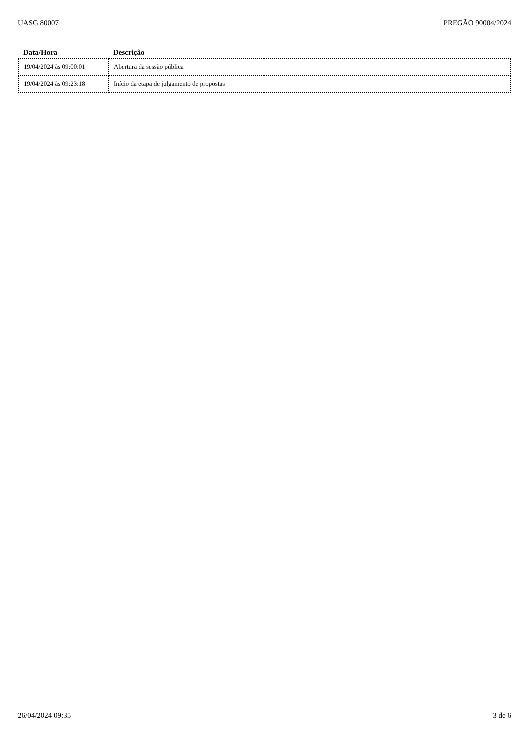UASG 80007 PREGÃO 90004/2024
| Data/Hora | Descrição |
| --- | --- |
| 19/04/2024 às 09:00:01 | Abertura da sessão pública |
| 19/04/2024 às 09:23:18 | Início da etapa de julgamento de propostas |
26/04/2024 09:35 3 de 6